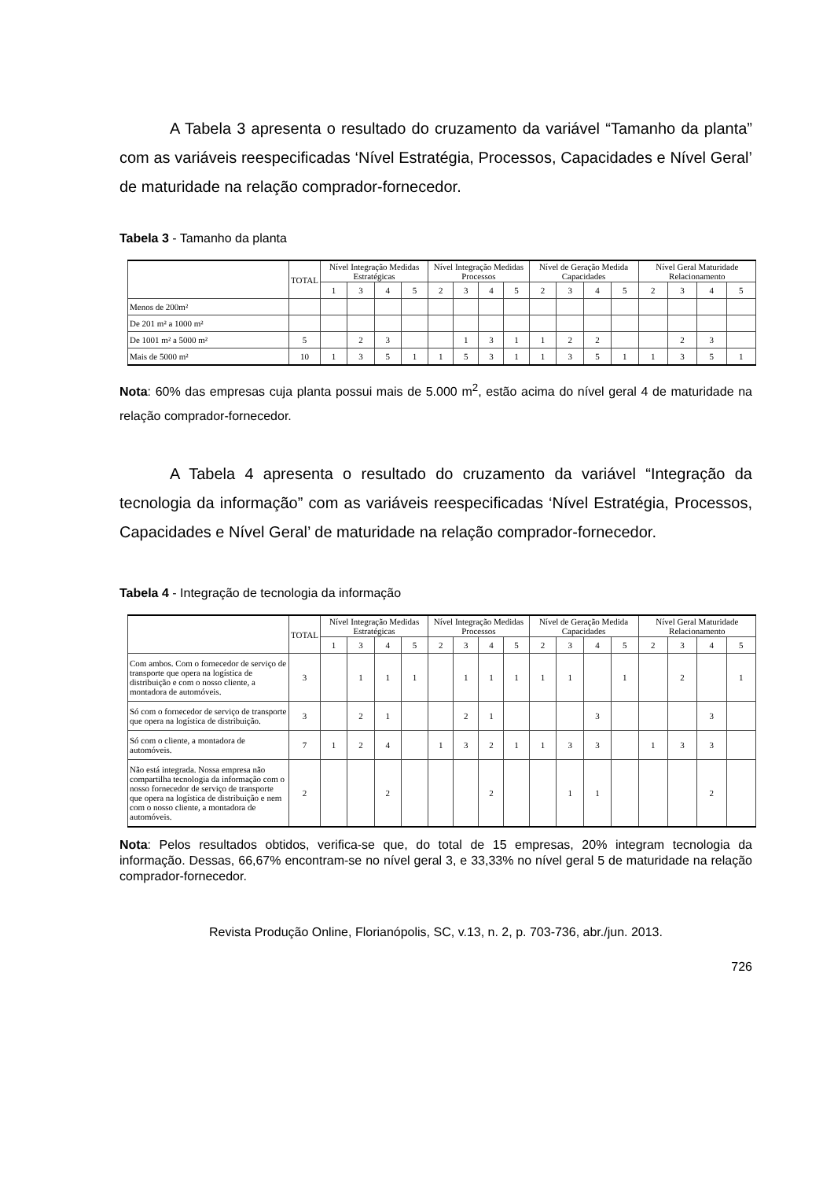A Tabela 3 apresenta o resultado do cruzamento da variável “Tamanho da planta” com as variáveis reespecificadas ‘Nível Estratégia, Processos, Capacidades e Nível Geral’ de maturidade na relação comprador-fornecedor.
Tabela 3 - Tamanho da planta
| | TOTAL | Nível Integração Medidas Estratégicas | | | | Nível Integração Medidas Processos | | | | Nível de Geração Medida Capacidades | | | | Nível Geral Maturidade Relacionamento | | | |
| --- | --- | --- | --- | --- | --- | --- | --- | --- | --- | --- | --- | --- | --- | --- | --- | --- | --- |
| | | 1 | 3 | 4 | 5 | 2 | 3 | 4 | 5 | 2 | 3 | 4 | 5 | 2 | 3 | 4 | 5 |
| Menos de 200m² | | | | | | | | | | | | | | | | | |
| De 201 m² a 1000 m² | | | | | | | | | | | | | | | | | |
| De 1001 m² a 5000 m² | 5 | | 2 | 3 | | | 1 | 3 | 1 | 1 | 2 | 2 | | | 2 | 3 | |
| Mais de 5000 m² | 10 | 1 | 3 | 5 | 1 | 1 | 5 | 3 | 1 | 1 | 3 | 5 | 1 | 1 | 3 | 5 | 1 |
Nota: 60% das empresas cuja planta possui mais de 5.000 m<sup>2</sup>, estão acima do nível geral 4 de maturidade na relação comprador-fornecedor.
A Tabela 4 apresenta o resultado do cruzamento da variável “Integração da tecnologia da informação” com as variáveis reespecificadas ‘Nível Estratégia, Processos, Capacidades e Nível Geral’ de maturidade na relação comprador-fornecedor.
Tabela 4 - Integração de tecnologia da informação
| | TOTAL | Nível Integração Medidas Estratégicas | | | | Nível Integração Medidas Processos | | | | Nível de Geração Medida Capacidades | | | | Nível Geral Maturidade Relacionamento | | | |
| --- | --- | --- | --- | --- | --- | --- | --- | --- | --- | --- | --- | --- | --- | --- | --- | --- | --- |
| | | 1 | 3 | 4 | 5 | 2 | 3 | 4 | 5 | 2 | 3 | 4 | 5 | 2 | 3 | 4 | 5 |
| Com ambos. Com o fornecedor de serviço de transporte que opera na logística de distribuição e com o nosso cliente, a montadora de automóveis. | 3 | | 1 | 1 | 1 | | 1 | 1 | 1 | 1 | 1 | | 1 | | 2 | | 1 |
| Só com o fornecedor de serviço de transporte que opera na logística de distribuição. | 3 | | 2 | 1 | | | 2 | 1 | | | | 3 | | | | 3 | |
| Só com o cliente, a montadora de automóveis. | 7 | 1 | 2 | 4 | | 1 | 3 | 2 | 1 | 1 | 3 | 3 | | 1 | 3 | 3 | |
| Não está integrada. Nossa empresa não compartilha tecnologia da informação com o nosso fornecedor de serviço de transporte que opera na logística de distribuição e nem com o nosso cliente, a montadora de automóveis. | 2 | | | 2 | | | | 2 | | | 1 | 1 | | | | 2 | |
Nota: Pelos resultados obtidos, verifica-se que, do total de 15 empresas, 20% integram tecnologia da informação. Dessas, 66,67% encontram-se no nível geral 3, e 33,33% no nível geral 5 de maturidade na relação comprador-fornecedor.
Revista Produção Online, Florianópolis, SC, v.13, n. 2, p. 703-736, abr./jun. 2013.
726